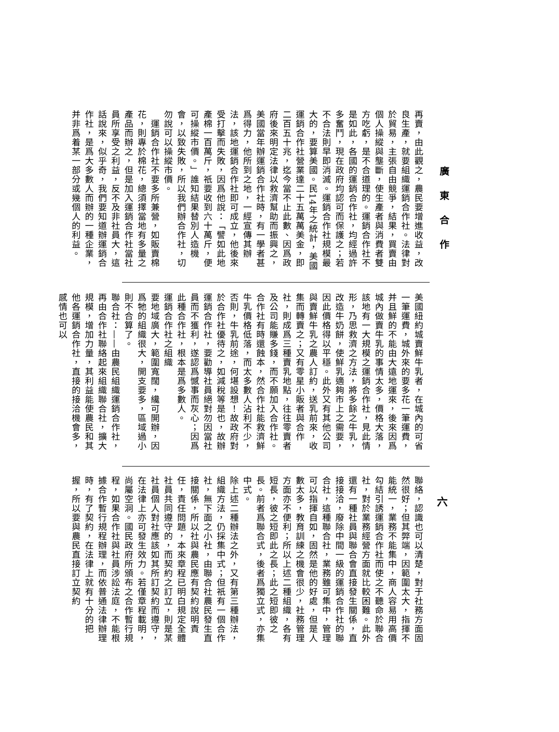廣東合作
六
再賣，由此觀之，農民要增進收益，改良生產，就要組織運銷合作社。法律對於貿易，主張自由競爭，結果，買賣由個人操縱與壟斷，使生產者與消費者雙方吃虧，是不合道理的。運銷合作社不是如此，各國的運銷合作社，均經過許多奮鬥，現在政府均認可而保護之；若不合法則早即消滅。運銷合作社規模最大的，要算美國。民14年之統計，美國運銷合作社營業達二十五萬萬美金，即二百五十兆，迄今當不止此數、因爲政府後來明定法律以救濟幫助而振興之，美國當年辦運銷合作社時，有一學者甚爲得力，他所到之地，一經宣傳其辦法，該地運銷合作社即可成立，他後來受打擊而失敗，因爲他說：「譬如此地產棉一百萬斤，祇要收到六十萬斤，便可操縱市價。」誰知結果替別人造機會，以致失敗，所以我們辦合作社，切勿說可以操縱市價。
　運銷合作社不要多所兼營，如販賣棉花，則專於棉花，總須擇當地有多量之產品而辦之，但是加入運銷合作社當社員所享受之利益，反不及非社員大，這話說來，似乎奇，我們要知道辦運銷合作社，是爲大多數人而辦的一種企業，并非爲着某一部分或幾個人的利益。
美國紐約城賣鮮牛乳者，在城內的可省一筆運費，城外來的要多花一筆運費，并且鮮的不能由大遠地運來，後來因爲城內做賣牛乳的事情太多，價格大落，該地有一大規模之運銷合作社，見此情形，乃思救濟之方法，將多餘之牛乳，改造牛奶餅，使鮮乳適夠市上之需要，因此價格得以平穩。此外又有其他公司與賣鮮牛乳之農人訂約，送乳前來，收集而轉賣之；又有零星小販者與合作社，則成爲三種賣乳地點，往往零賣者及公司能賺多錢，而不願加入合作社。合作社有時還蝕本，然合作社能救濟鮮牛乳價格低落，而太多數人沾利不少，否則，牛乳前途，何堪設想！故政府對於合作社優待之，如減稅等是也，故辦運銷合作社，要勸導社員絕對勿因當社員而不獲利，遂認爲憾事而灰心；因爲此種合作社，根本是爲多數人。
運銷合作社之組織
要地域廣大，範圍寬闊，纔可開辦，因爲牠的組織很大，開支要多，區域過小則不合算了。
聯合社：——由農民組織運銷合作社，再由合作社聯絡起來組織聯合社，擴大規模，增加力量，其利益能使農民和其他各運銷合作社，直接的接洽機會多，感情也可以
聯絡，認識也可以清楚，對于社務方面固然很好；但其弊端，因範圍太大，指揮不能統一，業務不能集中，商人容易用高價勾結引誘運銷合作社而使之不聽命於聯合社，對於業務經營方面就比較困難。此外還有一種社員與聯合會直接發生關係，直接接洽，廢除中間一級的運銷合作社的聯合社，這種聯合社，業務雖可集中，管理可以指揮自如，固然是他的好處，但是人數太多，教育訓練之機會很少，社務管理方面亦不便利；所以上述二種組織，各有短長，彼之短即此之長；此之短即彼之長。前者爲聯合式，後者爲獨立式，亦集中式。
除上述二種辦法之外，又有第三種辦法，組織方法，仍採集中式；但祇有一個合作社，無下面之小社，由聯合社農民發生直接關係，所以社與農民應有契約說明責任，責任問題，本來章程已明白規定全體社員共同遵守的，而契約之訂立，則是某社員個人對社應該如其所訂契約而遵守，在法律上亦可發生效力。若僅章程載明，尚屬空洞。國民政府所頒布之合作暫行規程，如果合作社與社員涉訟法庭，不能根據合作暫行規程辦理，而依普通法律辦理時，有了契約，在法律上就有十分的把握，所以要與農民直接訂立契約